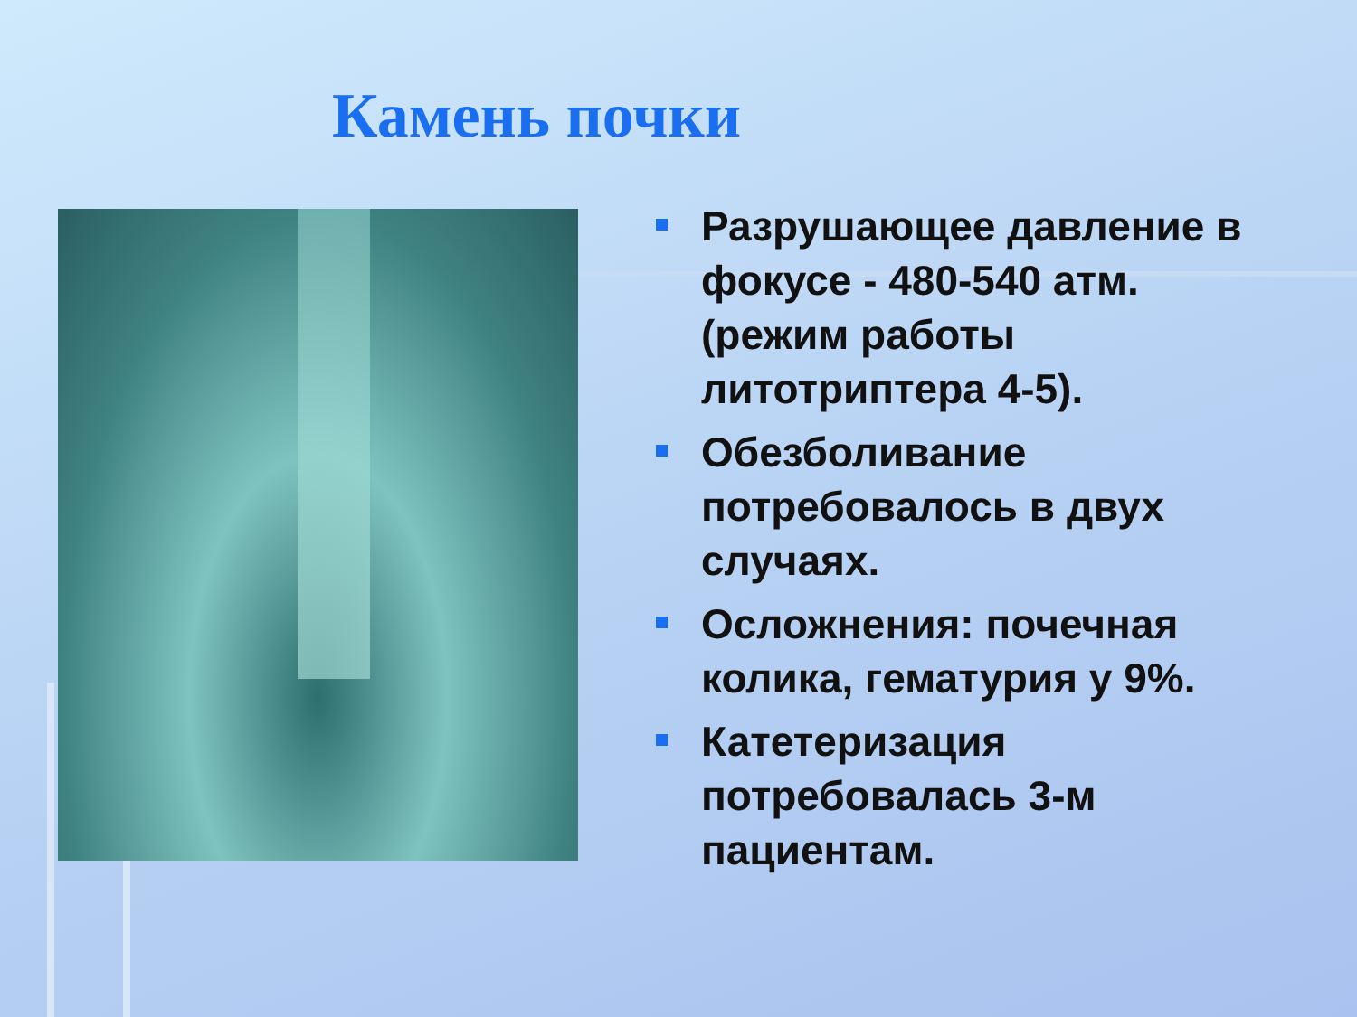Камень почки
Разрушающее давление в фокусе - 480-540 атм. (режим работы литотриптера 4-5).
Обезболивание потребовалось в двух случаях.
Осложнения: почечная колика, гематурия у 9%.
Катетеризация потребовалась 3-м пациентам.